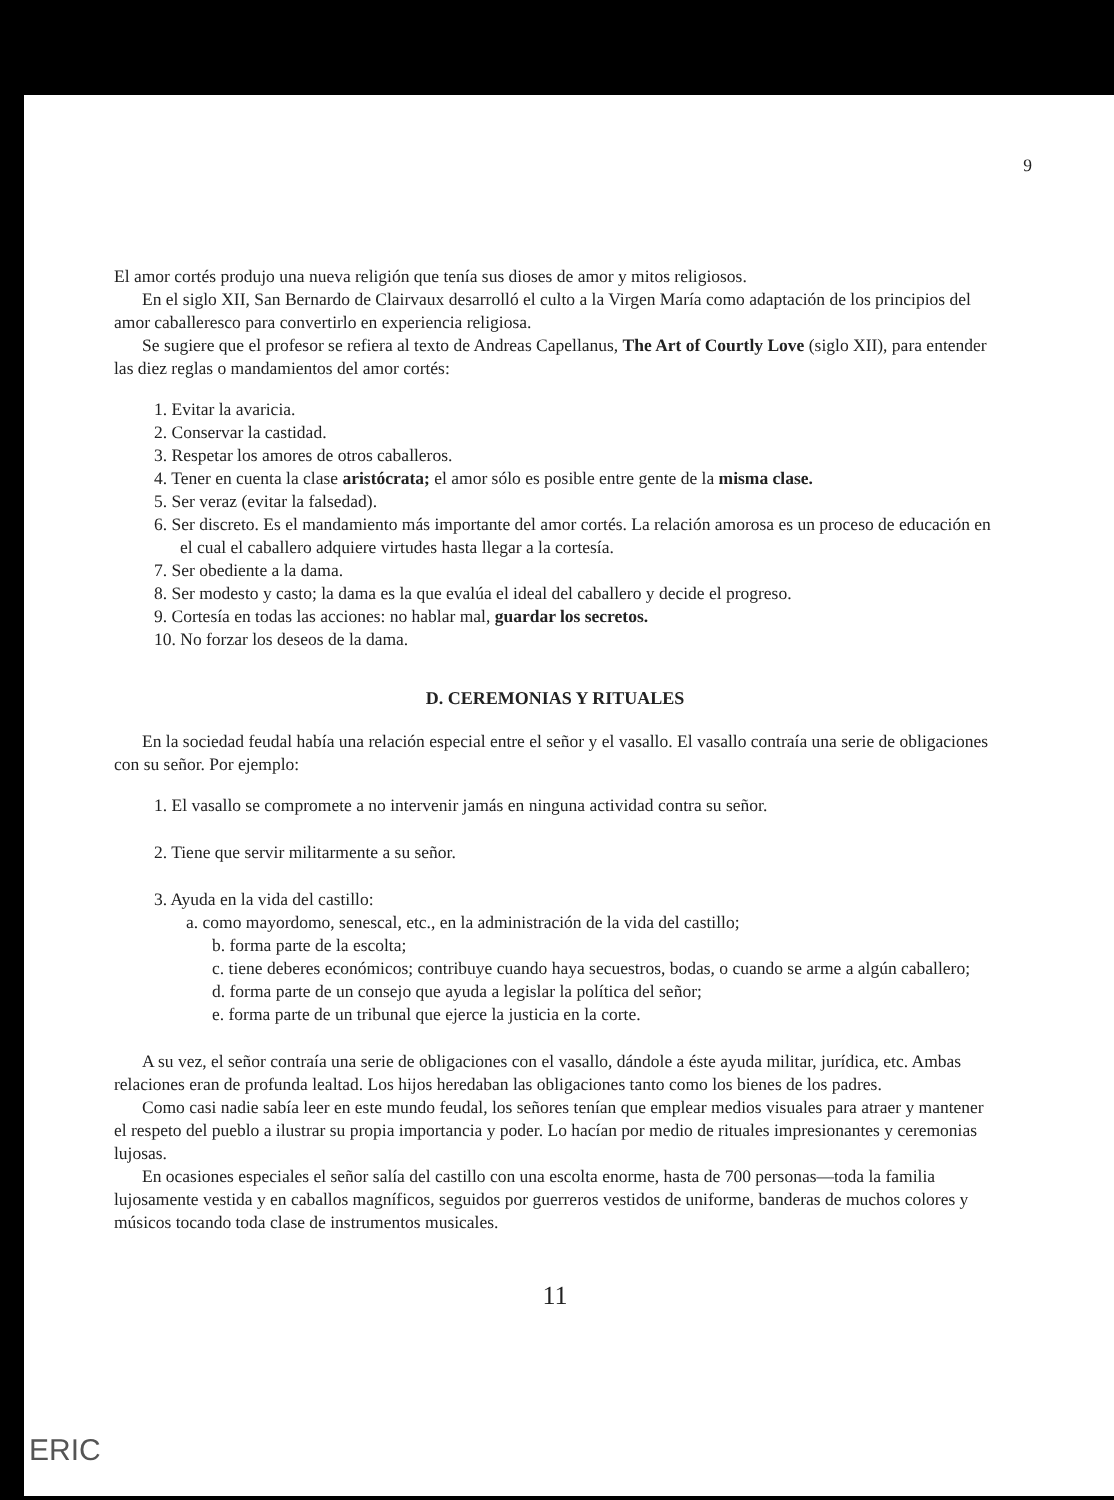9
El amor cortés produjo una nueva religión que tenía sus dioses de amor y mitos religiosos.
En el siglo XII, San Bernardo de Clairvaux desarrolló el culto a la Virgen María como adaptación de los principios del amor caballeresco para convertirlo en experiencia religiosa.
Se sugiere que el profesor se refiera al texto de Andreas Capellanus, The Art of Courtly Love (siglo XII), para entender las diez reglas o mandamientos del amor cortés:
1. Evitar la avaricia.
2. Conservar la castidad.
3. Respetar los amores de otros caballeros.
4. Tener en cuenta la clase aristócrata; el amor sólo es posible entre gente de la misma clase.
5. Ser veraz (evitar la falsedad).
6. Ser discreto. Es el mandamiento más importante del amor cortés. La relación amorosa es un proceso de educación en el cual el caballero adquiere virtudes hasta llegar a la cortesía.
7. Ser obediente a la dama.
8. Ser modesto y casto; la dama es la que evalúa el ideal del caballero y decide el progreso.
9. Cortesía en todas las acciones: no hablar mal, guardar los secretos.
10. No forzar los deseos de la dama.
D. CEREMONIAS Y RITUALES
En la sociedad feudal había una relación especial entre el señor y el vasallo. El vasallo contraía una serie de obligaciones con su señor. Por ejemplo:
1. El vasallo se compromete a no intervenir jamás en ninguna actividad contra su señor.
2. Tiene que servir militarmente a su señor.
3. Ayuda en la vida del castillo:
a. como mayordomo, senescal, etc., en la administración de la vida del castillo;
b. forma parte de la escolta;
c. tiene deberes económicos; contribuye cuando haya secuestros, bodas, o cuando se arme a algún caballero;
d. forma parte de un consejo que ayuda a legislar la política del señor;
e. forma parte de un tribunal que ejerce la justicia en la corte.
A su vez, el señor contraía una serie de obligaciones con el vasallo, dándole a éste ayuda militar, jurídica, etc. Ambas relaciones eran de profunda lealtad. Los hijos heredaban las obligaciones tanto como los bienes de los padres.
Como casi nadie sabía leer en este mundo feudal, los señores tenían que emplear medios visuales para atraer y mantener el respeto del pueblo a ilustrar su propia importancia y poder. Lo hacían por medio de rituales impresionantes y ceremonias lujosas.
En ocasiones especiales el señor salía del castillo con una escolta enorme, hasta de 700 personas—toda la familia lujosamente vestida y en caballos magníficos, seguidos por guerreros vestidos de uniforme, banderas de muchos colores y músicos tocando toda clase de instrumentos musicales.
11
ERIC